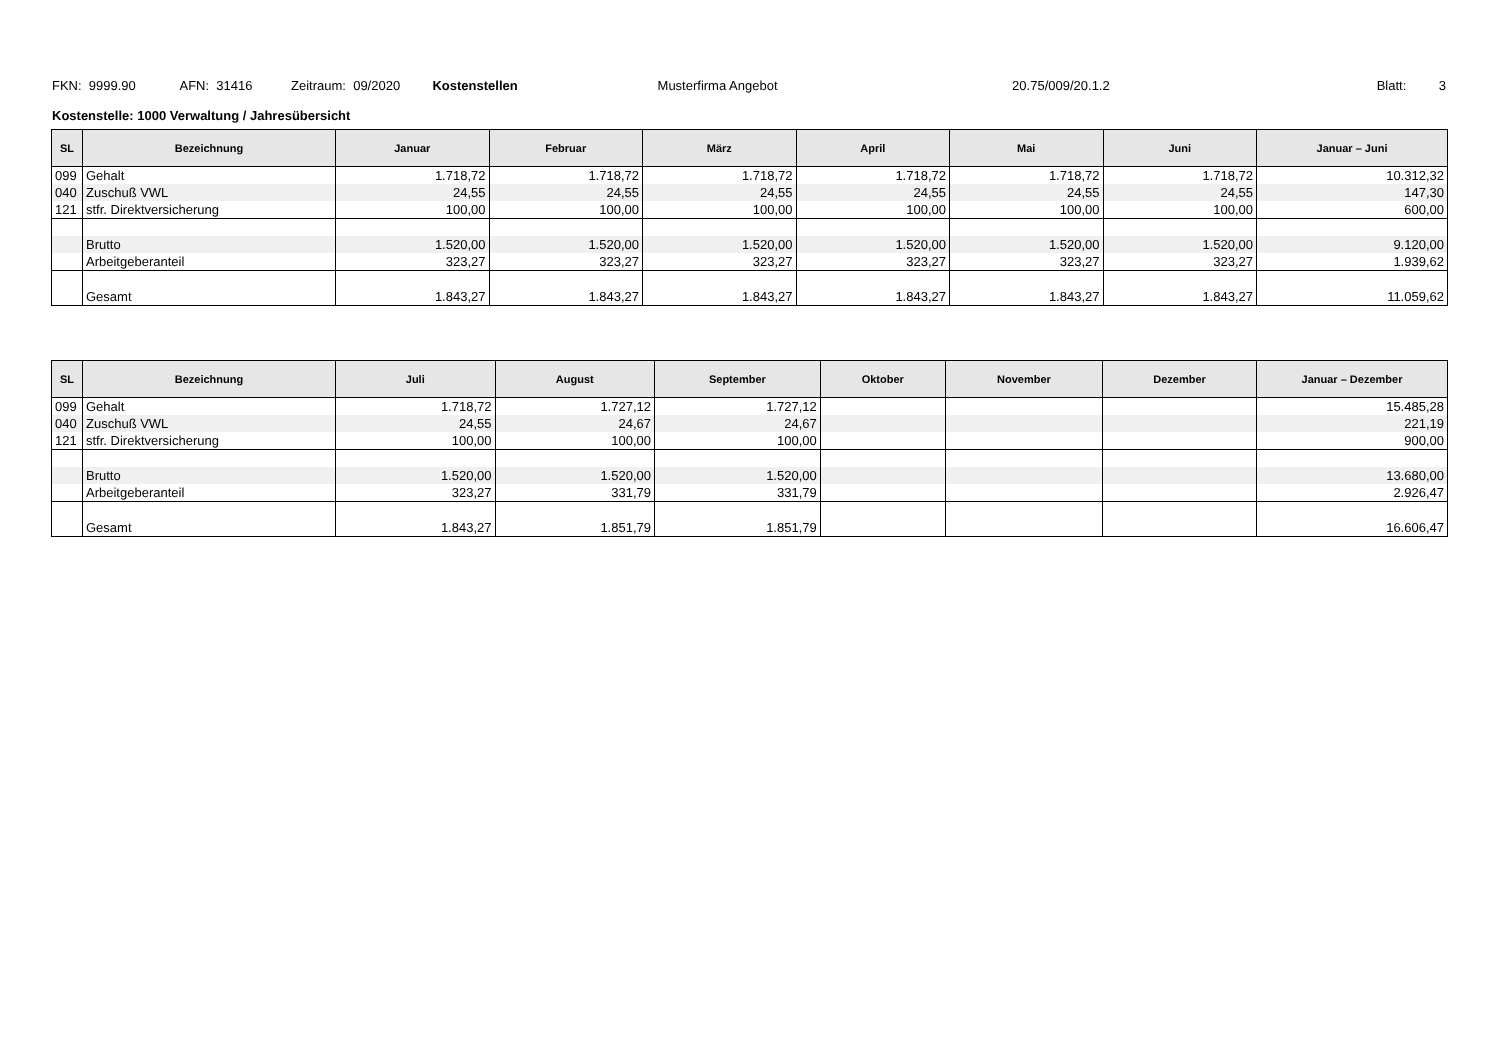FKN: 9999.90 AFN: 31416 Zeitraum: 09/2020 Kostenstellen Musterfirma Angebot 20.75/009/20.1.2 Blatt: 3
Kostenstelle: 1000 Verwaltung / Jahresübersicht
| SL | Bezeichnung | Januar | Februar | März | April | Mai | Juni | Januar – Juni |
| --- | --- | --- | --- | --- | --- | --- | --- | --- |
| 099 | Gehalt | 1.718,72 | 1.718,72 | 1.718,72 | 1.718,72 | 1.718,72 | 1.718,72 | 10.312,32 |
| 040 | Zuschuß VWL | 24,55 | 24,55 | 24,55 | 24,55 | 24,55 | 24,55 | 147,30 |
| 121 | stfr. Direktversicherung | 100,00 | 100,00 | 100,00 | 100,00 | 100,00 | 100,00 | 600,00 |
| | Brutto | 1.520,00 | 1.520,00 | 1.520,00 | 1.520,00 | 1.520,00 | 1.520,00 | 9.120,00 |
| | Arbeitgeberanteil | 323,27 | 323,27 | 323,27 | 323,27 | 323,27 | 323,27 | 1.939,62 |
| | Gesamt | 1.843,27 | 1.843,27 | 1.843,27 | 1.843,27 | 1.843,27 | 1.843,27 | 11.059,62 |
| SL | Bezeichnung | Juli | August | September | Oktober | November | Dezember | Januar – Dezember |
| --- | --- | --- | --- | --- | --- | --- | --- | --- |
| 099 | Gehalt | 1.718,72 | 1.727,12 | 1.727,12 | | | | 15.485,28 |
| 040 | Zuschuß VWL | 24,55 | 24,67 | 24,67 | | | | 221,19 |
| 121 | stfr. Direktversicherung | 100,00 | 100,00 | 100,00 | | | | 900,00 |
| | Brutto | 1.520,00 | 1.520,00 | 1.520,00 | | | | 13.680,00 |
| | Arbeitgeberanteil | 323,27 | 331,79 | 331,79 | | | | 2.926,47 |
| | Gesamt | 1.843,27 | 1.851,79 | 1.851,79 | | | | 16.606,47 |